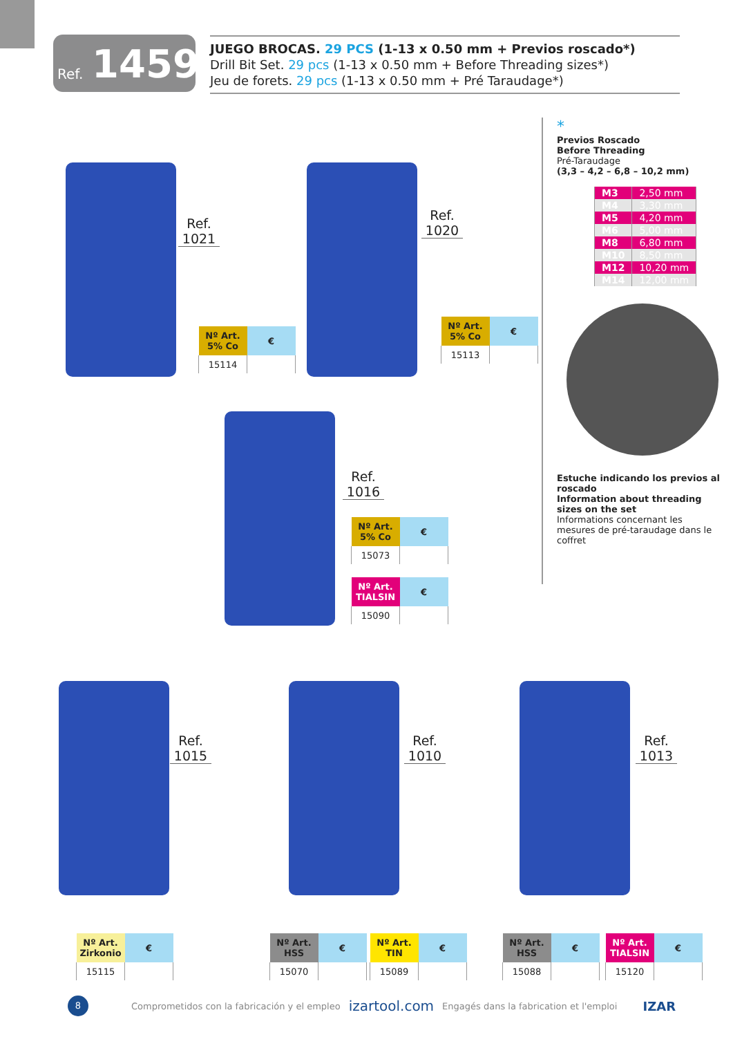Ref. 1459
JUEGO BROCAS. 29 PCS (1-13 x 0.50 mm + Previos roscado*)
Drill Bit Set. 29 pcs (1-13 x 0.50 mm + Before Threading sizes*)
Jeu de forets. 29 pcs (1-13 x 0.50 mm + Pré Taraudage*)
Ref. 1021
| Nº Art. 5% Co | € |
| --- | --- |
| 15114 | |
Ref. 1020
| Nº Art. 5% Co | € |
| --- | --- |
| 15113 | |
Ref. 1016
| Nº Art. 5% Co | € |
| --- | --- |
| 15073 | |
| Nº Art. TIALSIN | € |
| --- | --- |
| 15090 | |
*
Previos Roscado
Before Threading
Pré-Taraudage
(3,3 – 4,2 – 6,8 – 10,2 mm)
| M3 | 2,50 mm |
| M4 | 3,30 mm |
| M5 | 4,20 mm |
| M6 | 5,00 mm |
| M8 | 6,80 mm |
| M10 | 8,50 mm |
| M12 | 10,20 mm |
| M14 | 12,00 mm |
Estuche indicando los previos al roscado
Information about threading sizes on the set
Informations concernant les mesures de pré-taraudage dans le coffret
Ref. 1015
Ref. 1010
Ref. 1013
| Nº Art. Zirkonio | € |
| --- | --- |
| 15115 | |
| Nº Art. HSS | € |
| --- | --- |
| 15070 | |
| Nº Art. TIN | € |
| --- | --- |
| 15089 | |
| Nº Art. HSS | € |
| --- | --- |
| 15088 | |
| Nº Art. TIALSIN | € |
| --- | --- |
| 15120 | |
8
Comprometidos con la fabricación y el empleo izartool.com Engagés dans la fabrication et l'emploi IZAR